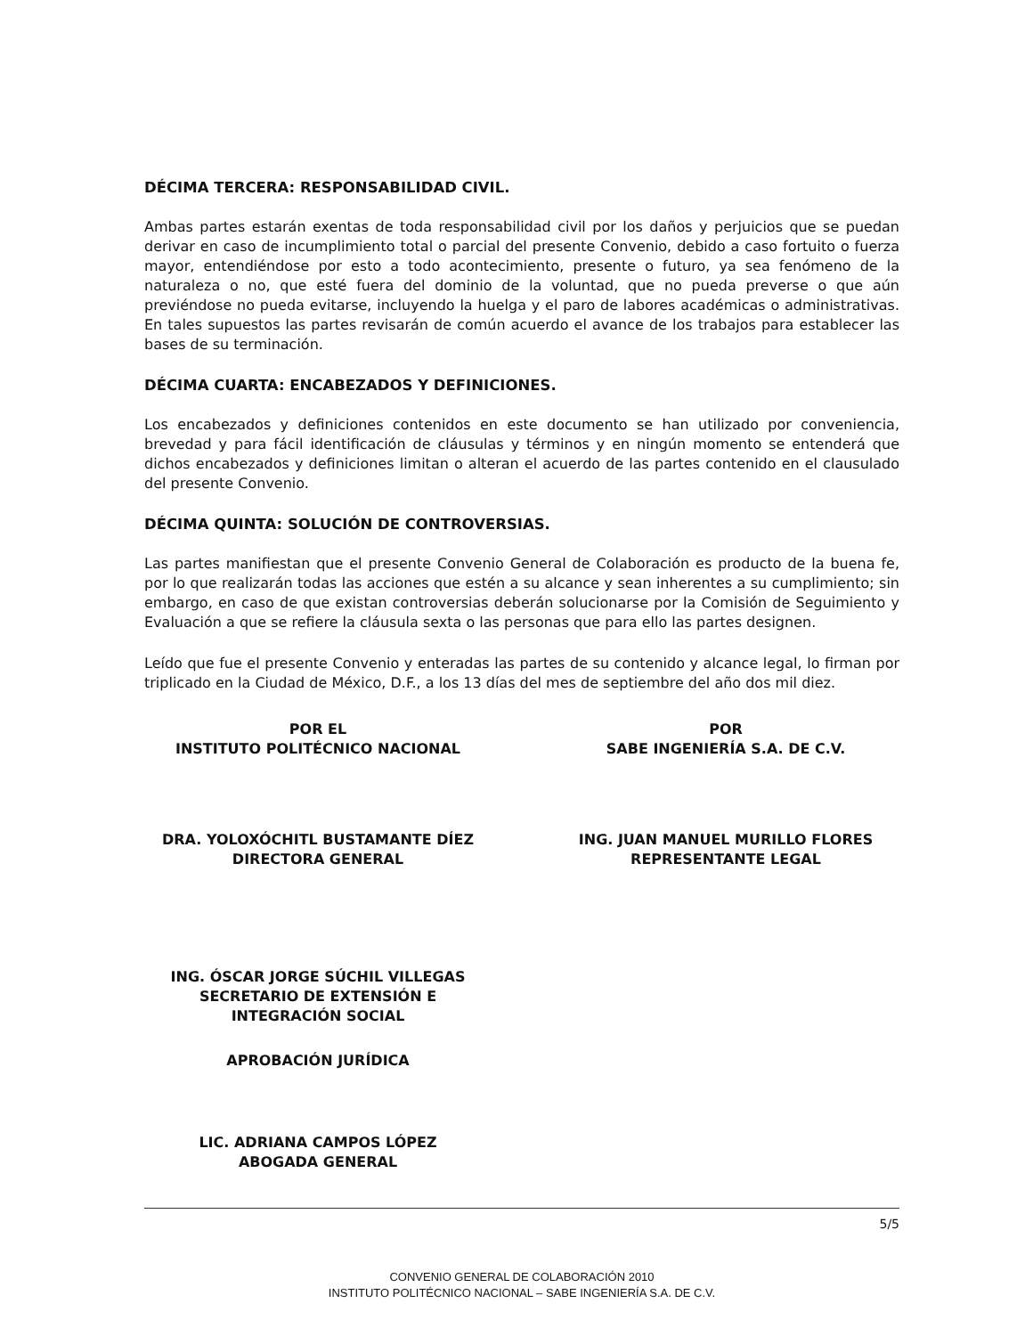DÉCIMA TERCERA: RESPONSABILIDAD CIVIL.
Ambas partes estarán exentas de toda responsabilidad civil por los daños y perjuicios que se puedan derivar en caso de incumplimiento total o parcial del presente Convenio, debido a caso fortuito o fuerza mayor, entendiéndose por esto a todo acontecimiento, presente o futuro, ya sea fenómeno de la naturaleza o no, que esté fuera del dominio de la voluntad, que no pueda preverse o que aún previéndose no pueda evitarse, incluyendo la huelga y el paro de labores académicas o administrativas. En tales supuestos las partes revisarán de común acuerdo el avance de los trabajos para establecer las bases de su terminación.
DÉCIMA CUARTA: ENCABEZADOS Y DEFINICIONES.
Los encabezados y definiciones contenidos en este documento se han utilizado por conveniencia, brevedad y para fácil identificación de cláusulas y términos y en ningún momento se entenderá que dichos encabezados y definiciones limitan o alteran el acuerdo de las partes contenido en el clausulado del presente Convenio.
DÉCIMA QUINTA: SOLUCIÓN DE CONTROVERSIAS.
Las partes manifiestan que el presente Convenio General de Colaboración es producto de la buena fe, por lo que realizarán todas las acciones que estén a su alcance y sean inherentes a su cumplimiento; sin embargo, en caso de que existan controversias deberán solucionarse por la Comisión de Seguimiento y Evaluación a que se refiere la cláusula sexta o las personas que para ello las partes designen.
Leído que fue el presente Convenio y enteradas las partes de su contenido y alcance legal, lo firman por triplicado en la Ciudad de México, D.F., a los 13 días del mes de septiembre del año dos mil diez.
POR EL
INSTITUTO POLITÉCNICO NACIONAL
DRA. YOLOXÓCHITL BUSTAMANTE DÍEZ
DIRECTORA GENERAL
ING. ÓSCAR JORGE SÚCHIL VILLEGAS
SECRETARIO DE EXTENSIÓN E
INTEGRACIÓN SOCIAL
APROBACIÓN JURÍDICA
LIC. ADRIANA CAMPOS LÓPEZ
ABOGADA GENERAL
POR
SABE INGENIERÍA S.A. DE C.V.
ING. JUAN MANUEL MURILLO FLORES
REPRESENTANTE LEGAL
5/5
CONVENIO GENERAL DE COLABORACIÓN 2010
INSTITUTO POLITÉCNICO NACIONAL – SABE INGENIERÍA S.A. DE C.V.